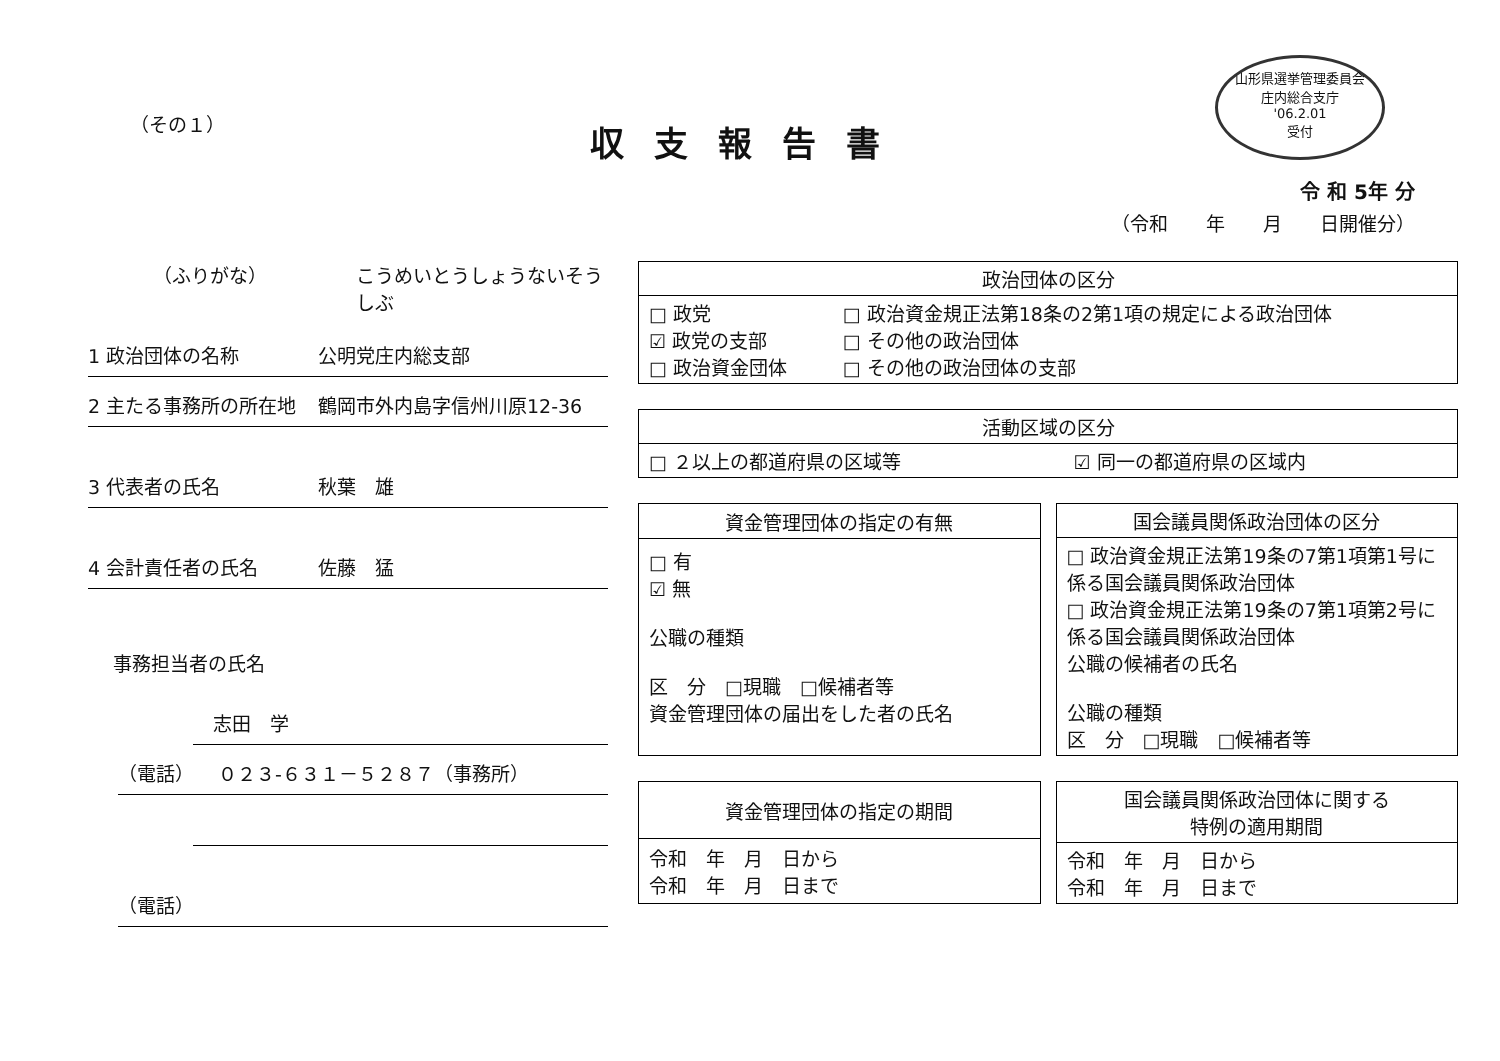山形県選挙管理委員会
庄内総合支庁
'06.2.01
受付
（その１）
収支報告書
令 和 5年 分
（令和　　年　　月　　日開催分）
（ふりがな） こうめいとうしょうないそうしぶ
1 政治団体の名称 公明党庄内総支部
2 主たる事務所の所在地 鶴岡市外内島字信州川原12-36
3 代表者の氏名 秋葉　雄
4 会計責任者の氏名 佐藤　猛
事務担当者の氏名
志田　学
（電話） ０２３-６３１－５２８７（事務所）
（電話）
| 政治団体の区分 | |
| --- | --- |
| □ 政党 ☑ 政党の支部 □ 政治資金団体 | □ 政治資金規正法第18条の2第1項の規定による政治団体 □ その他の政治団体 □ その他の政治団体の支部 |
| 活動区域の区分 | |
| --- | --- |
| □ ２以上の都道府県の区域等 | ☑ 同一の都道府県の区域内 |
| 資金管理団体の指定の有無 |
| --- |
| □ 有 ☑ 無 公職の種類 区 分 □現職 □候補者等 資金管理団体の届出をした者の氏名 |
| 国会議員関係政治団体の区分 |
| --- |
| □ 政治資金規正法第19条の7第1項第1号に係る国会議員関係政治団体 □ 政治資金規正法第19条の7第1項第2号に係る国会議員関係政治団体 公職の候補者の氏名 公職の種類 区 分 □現職 □候補者等 |
| 資金管理団体の指定の期間 |
| --- |
| 令和 年 月 日から 令和 年 月 日まで |
| 国会議員関係政治団体に関する 特例の適用期間 |
| --- |
| 令和 年 月 日から 令和 年 月 日まで |